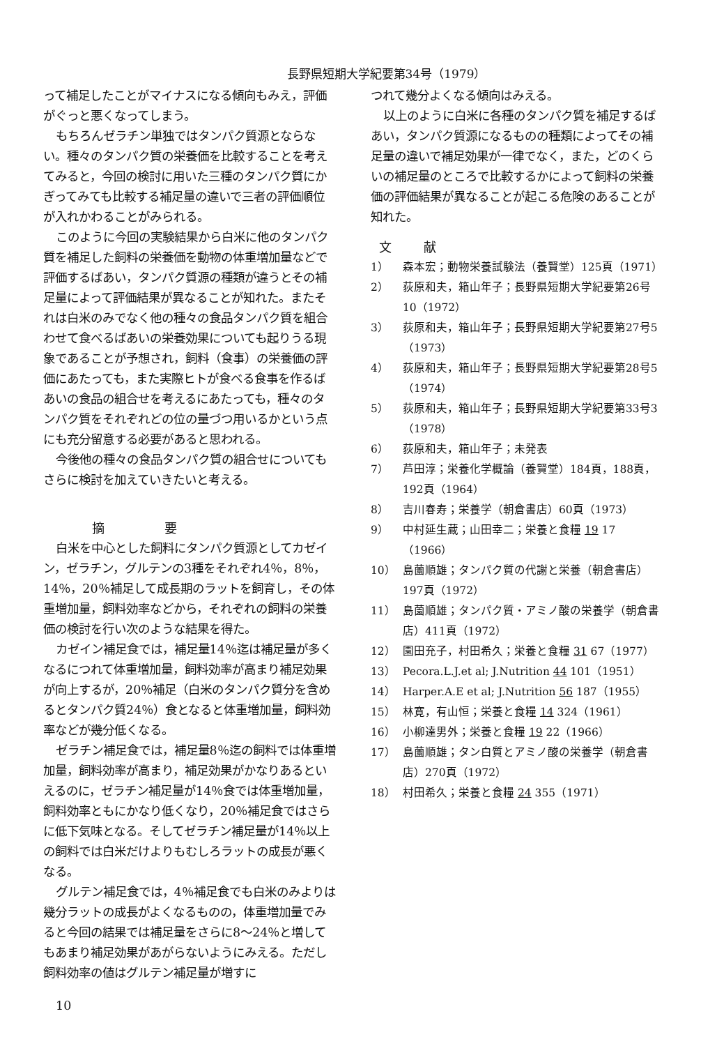長野県短期大学紀要第34号（1979）
って補足したことがマイナスになる傾向もみえ，評価がぐっと悪くなってしまう。
もちろんゼラチン単独ではタンパク質源とならない。種々のタンパク質の栄養価を比較することを考えてみると，今回の検討に用いた三種のタンパク質にかぎってみても比較する補足量の違いで三者の評価順位が入れかわることがみられる。
このように今回の実験結果から白米に他のタンパク質を補足した飼料の栄養価を動物の体重増加量などで評価するばあい，タンパク質源の種類が違うとその補足量によって評価結果が異なることが知れた。またそれは白米のみでなく他の種々の食品タンパク質を組合わせて食べるばあいの栄養効果についても起りうる現象であることが予想され，飼料（食事）の栄養価の評価にあたっても，また実際ヒトが食べる食事を作るばあいの食品の組合せを考えるにあたっても，種々のタンパク質をそれぞれどの位の量づつ用いるかという点にも充分留意する必要があると思われる。
今後他の種々の食品タンパク質の組合せについてもさらに検討を加えていきたいと考える。
摘 要
白米を中心とした飼料にタンパク質源としてカゼイン，ゼラチン，グルテンの3種をそれぞれ4％，8％，14％，20％補足して成長期のラットを飼育し，その体重増加量，飼料効率などから，それぞれの飼料の栄養価の検討を行い次のような結果を得た。
カゼイン補足食では，補足量14％迄は補足量が多くなるにつれて体重増加量，飼料効率が高まり補足効果が向上するが，20％補足（白米のタンパク質分を含めるとタンパク質24％）食となると体重増加量，飼料効率などが幾分低くなる。
ゼラチン補足食では，補足量8％迄の飼料では体重増加量，飼料効率が高まり，補足効果がかなりあるといえるのに，ゼラチン補足量が14％食では体重増加量，飼料効率ともにかなり低くなり，20％補足食ではさらに低下気味となる。そしてゼラチン補足量が14％以上の飼料では白米だけよりもむしろラットの成長が悪くなる。
グルテン補足食では，4％補足食でも白米のみよりは幾分ラットの成長がよくなるものの，体重増加量でみると今回の結果では補足量をさらに8〜24％と増してもあまり補足効果があがらないようにみえる。ただし飼料効率の値はグルテン補足量が増すに
つれて幾分よくなる傾向はみえる。
以上のように白米に各種のタンパク質を補足するばあい，タンパク質源になるものの種類によってその補足量の違いで補足効果が一律でなく，また，どのくらいの補足量のところで比較するかによって飼料の栄養価の評価結果が異なることが起こる危険のあることが知れた。
文 献
1） 森本宏；動物栄養試験法（養賢堂）125頁（1971）
2） 荻原和夫，箱山年子；長野県短期大学紀要第26号10（1972）
3） 荻原和夫，箱山年子；長野県短期大学紀要第27号5（1973）
4） 荻原和夫，箱山年子；長野県短期大学紀要第28号5（1974）
5） 荻原和夫，箱山年子；長野県短期大学紀要第33号3（1978）
6） 荻原和夫，箱山年子；未発表
7） 芦田淳；栄養化学概論（養賢堂）184頁，188頁，192頁（1964）
8） 吉川春寿；栄養学（朝倉書店）60頁（1973）
9） 中村延生蔵；山田幸二；栄養と食糧 19 17（1966）
10） 島薗順雄；タンパク質の代謝と栄養（朝倉書店）197頁（1972）
11） 島薗順雄；タンパク質・アミノ酸の栄養学（朝倉書店）411頁（1972）
12） 園田充子，村田希久；栄養と食糧 31 67（1977）
13） Pecora.L.J.et al; J.Nutrition 44 101（1951）
14） Harper.A.E et al; J.Nutrition 56 187（1955）
15） 林寛，有山恒；栄養と食糧 14 324（1961）
16） 小柳達男外；栄養と食糧 19 22（1966）
17） 島薗順雄；タン白質とアミノ酸の栄養学（朝倉書店）270頁（1972）
18） 村田希久；栄養と食糧 24 355（1971）
10